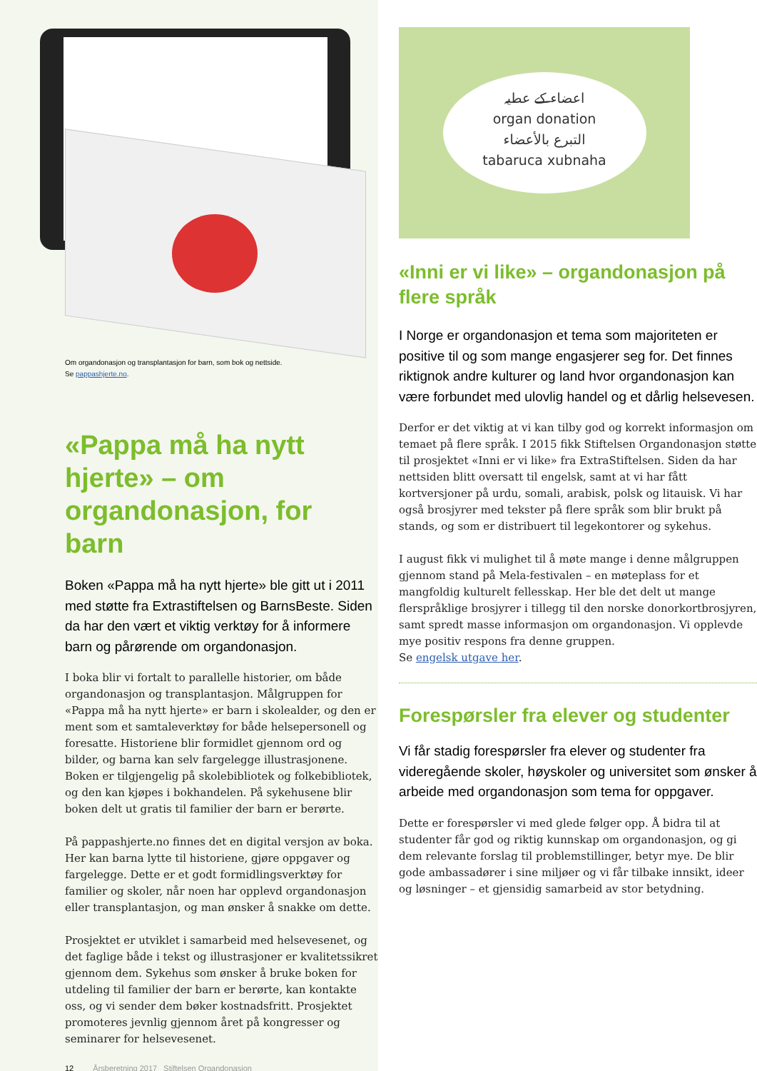Om organdonasjon og transplantasjon for barn, som bok og nettside.
Se pappashjerte.no.
«Pappa må ha nytt hjerte» – om organdonasjon, for barn
Boken «Pappa må ha nytt hjerte» ble gitt ut i 2011 med støtte fra Extrastiftelsen og BarnsBeste. Siden da har den vært et viktig verktøy for å informere barn og pårørende om organdonasjon.
I boka blir vi fortalt to parallelle historier, om både organ­donasjon og transplantasjon. Målgruppen for «Pappa må ha nytt hjerte» er barn i skolealder, og den er ment som et samtaleverktøy for både helsepersonell og foresatte. Historiene blir formidlet gjennom ord og bilder, og barna kan selv fargelegge illustrasjonene. Boken er tilgjengelig på skolebibliotek og folkebibliotek, og den kan kjøpes i bokhandelen. På sykehusene blir boken delt ut gratis til familier der barn er berørte.
På pappashjerte.no finnes det en digital versjon av boka. Her kan barna lytte til historiene, gjøre oppgaver og fargelegge. Dette er et godt formidlingsverktøy for familier og skoler, når noen har opplevd organdonasjon eller transplantasjon, og man ønsker å snakke om dette.
Prosjektet er utviklet i samarbeid med helsevesenet, og det faglige både i tekst og illustrasjoner er kvalitets­sikret gjennom dem. Sykehus som ønsker å bruke boken for utdeling til familier der barn er berørte, kan kontakte oss, og vi sender dem bøker kostnadsfritt. Prosjektet promoteres jevnlig gjennom året på kongresser og seminarer for helsevesenet.
12 Årsberetning 2017 Stiftelsen Organdonasjon
اعضاء کے عطیہ
organ donation
التبرع بالأعضاء
tabaruca xubnaha
«Inni er vi like» – organdonasjon på flere språk
I Norge er organdonasjon et tema som majoriteten er positive til og som mange engasjerer seg for. Det finnes riktignok andre kulturer og land hvor organdonasjon kan være forbundet med ulovlig handel og et dårlig helsevesen.
Derfor er det viktig at vi kan tilby god og korrekt infor­masjon om temaet på flere språk. I 2015 fikk Stiftelsen Organdonasjon støtte til prosjektet «Inni er vi like» fra ExtraStiftelsen. Siden da har nettsiden blitt oversatt til engelsk, samt at vi har fått kortversjoner på urdu, somali, arabisk, polsk og litauisk. Vi har også brosjyrer med tekster på flere språk som blir brukt på stands, og som er distribuert til legekontorer og sykehus.
I august fikk vi mulighet til å møte mange i denne målgruppen gjennom stand på Mela-festivalen – en møteplass for et mangfoldig kulturelt fellesskap. Her ble det delt ut mange flerspråklige brosjyrer i tillegg til den norske donorkortbrosjyren, samt spredt masse informasjon om organdonasjon. Vi opplevde mye positiv respons fra denne gruppen.
Se engelsk utgave her.
Forespørsler fra elever og studenter
Vi får stadig forespørsler fra elever og studenter fra videregående skoler, høyskoler og universitet som ønsker å arbeide med organdonasjon som tema for oppgaver.
Dette er forespørsler vi med glede følger opp. Å bidra til at studenter får god og riktig kunnskap om organ­donasjon, og gi dem relevante forslag til problem­stillinger, betyr mye. De blir gode ambassadører i sine miljøer og vi får tilbake innsikt, ideer og løsninger – et gjensidig samarbeid av stor betydning.